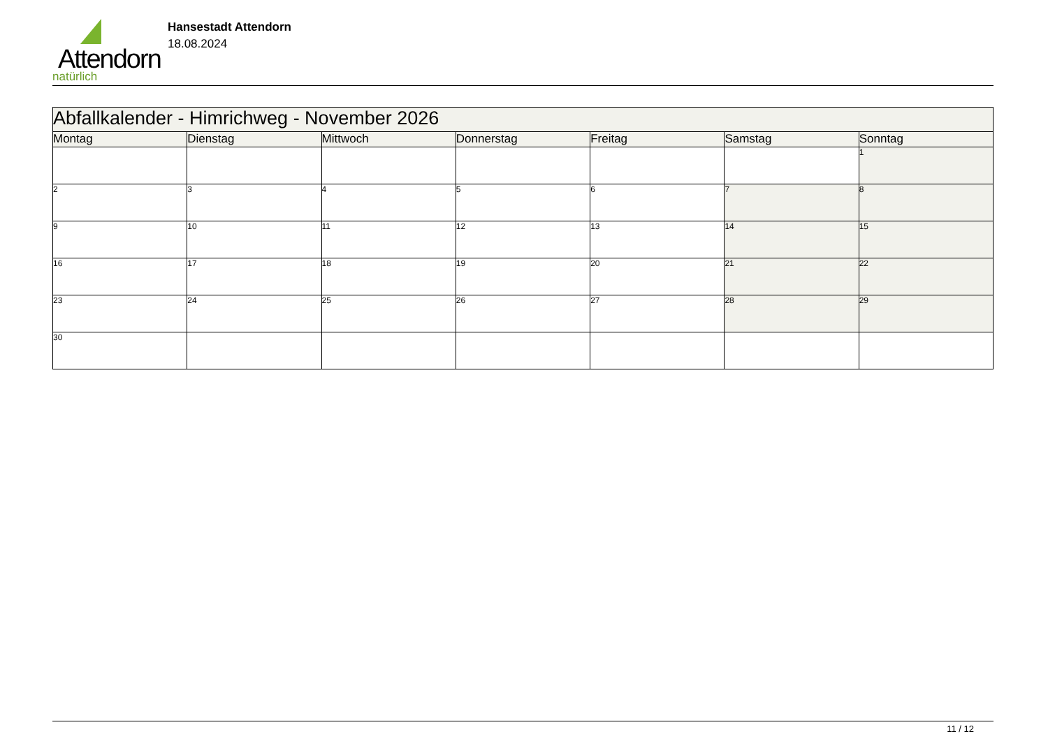Attendorn
natürlich
Hansestadt Attendorn
18.08.2024
| Abfallkalender - Himrichweg - November 2026 | | | | | | |
| --- | --- | --- | --- | --- | --- | --- |
| Montag | Dienstag | Mittwoch | Donnerstag | Freitag | Samstag | Sonntag |
| | | | | | | 1 |
| 2 | 3 | 4 | 5 | 6 | 7 | 8 |
| 9 | 10 | 11 | 12 | 13 | 14 | 15 |
| 16 | 17 | 18 | 19 | 20 | 21 | 22 |
| 23 | 24 | 25 | 26 | 27 | 28 | 29 |
| 30 | | | | | | |
11 / 12